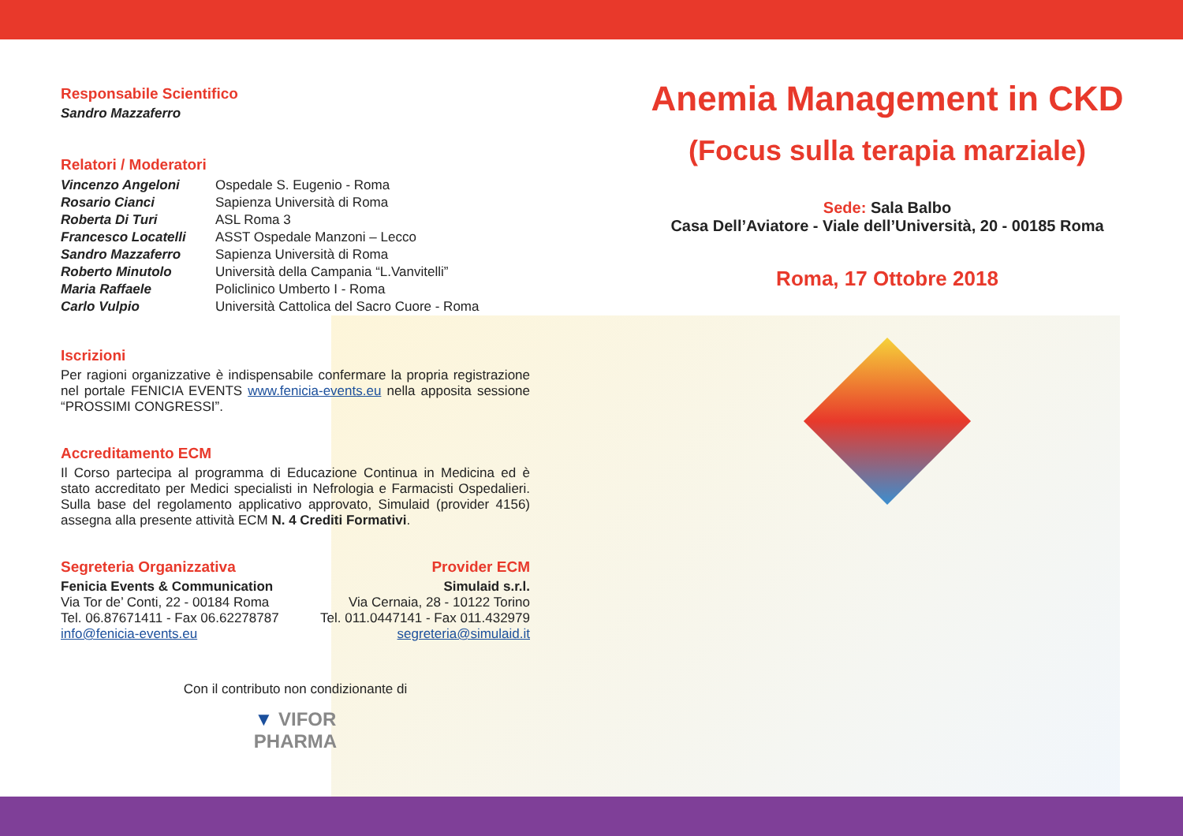Responsabile Scientifico
Sandro Mazzaferro
Relatori / Moderatori
| Vincenzo Angeloni | Ospedale S. Eugenio - Roma |
| Rosario Cianci | Sapienza Università di Roma |
| Roberta Di Turi | ASL Roma 3 |
| Francesco Locatelli | ASST Ospedale Manzoni – Lecco |
| Sandro Mazzaferro | Sapienza Università di Roma |
| Roberto Minutolo | Università della Campania “L.Vanvitelli” |
| Maria Raffaele | Policlinico Umberto I - Roma |
| Carlo Vulpio | Università Cattolica del Sacro Cuore - Roma |
Iscrizioni
Per ragioni organizzative è indispensabile confermare la propria registrazione nel portale FENICIA EVENTS www.fenicia-events.eu nella apposita sessione “PROSSIMI CONGRESSI”.
Accreditamento ECM
Il Corso partecipa al programma di Educazione Continua in Medicina ed è stato accreditato per Medici specialisti in Nefrologia e Farmacisti Ospedalieri. Sulla base del regolamento applicativo approvato, Simulaid (provider 4156) assegna alla presente attività ECM N. 4 Crediti Formativi.
Segreteria Organizzativa
Fenicia Events & Communication
Via Tor de’ Conti, 22 - 00184 Roma
Tel. 06.87671411 - Fax 06.62278787
info@fenicia-events.eu
Provider ECM
Simulaid s.r.l.
Via Cernaia, 28 - 10122 Torino
Tel. 011.0447141 - Fax 011.432979
segreteria@simulaid.it
Con il contributo non condizionante di
▼ VIFOR
PHARMA
Anemia Management in CKD
(Focus sulla terapia marziale)
Sede: Sala Balbo
Casa Dell’Aviatore - Viale dell’Università, 20 - 00185 Roma
Roma, 17 Ottobre 2018